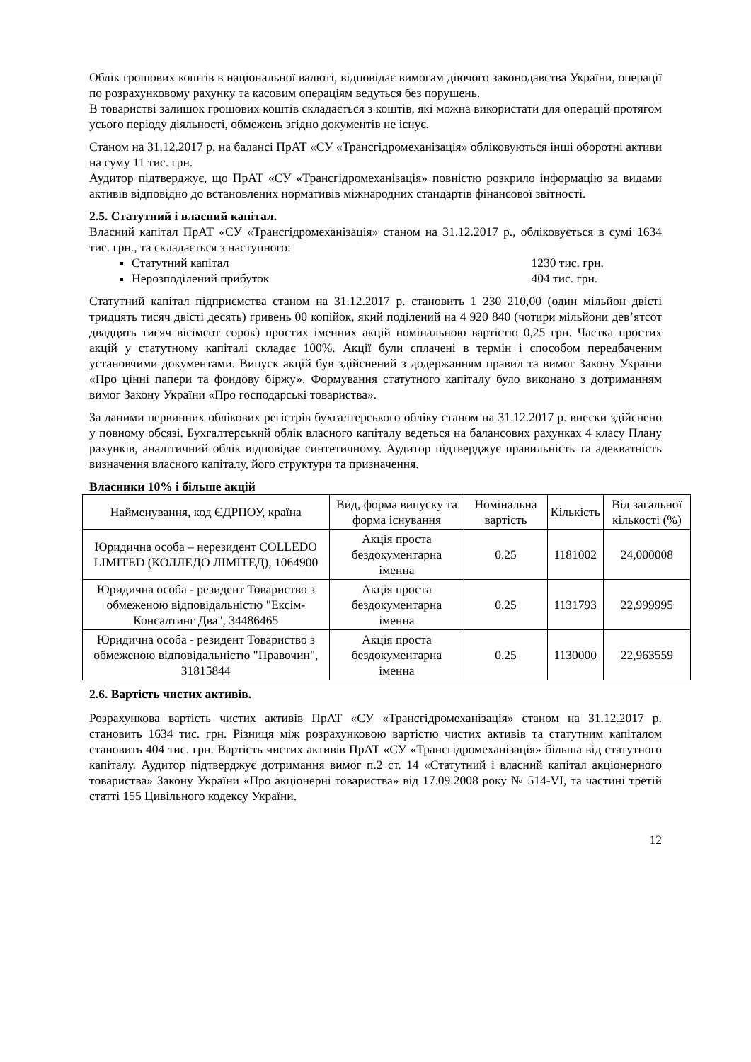Облік грошових коштів в національної валюті, відповідає вимогам діючого законодавства України, операції по розрахунковому рахунку та касовим операціям ведуться без порушень.
В товаристві залишок грошових коштів складається з коштів, які можна використати для операцій протягом усього періоду діяльності, обмежень згідно документів не існує.
Станом на 31.12.2017 р. на балансі ПрАТ «СУ «Трансгідромеханізація» обліковуються інші оборотні активи на суму 11 тис. грн.
Аудитор підтверджує, що ПрАТ «СУ «Трансгідромеханізація» повністю розкрило інформацію за видами активів відповідно до встановлених нормативів міжнародних стандартів фінансової звітності.
2.5. Статутний і власний капітал.
Власний капітал ПрАТ «СУ «Трансгідромеханізація» станом на 31.12.2017 р., обліковується в сумі 1634 тис. грн., та складається з наступного:
Статутний капітал 1230 тис. грн.
Нерозподілений прибуток 404 тис. грн.
Статутний капітал підприємства станом на 31.12.2017 р. становить 1 230 210,00 (один мільйон двісті тридцять тисяч двісті десять) гривень 00 копійок, який поділений на 4 920 840 (чотири мільйони дев’ятсот двадцять тисяч вісімсот сорок) простих іменних акцій номінальною вартістю 0,25 грн. Частка простих акцій у статутному капіталі складає 100%. Акції були сплачені в термін і способом передбаченим установчими документами. Випуск акцій був здійснений з додержанням правил та вимог Закону України «Про цінні папери та фондову біржу». Формування статутного капіталу було виконано з дотриманням вимог Закону України «Про господарські товариства».
За даними первинних облікових регістрів бухгалтерського обліку станом на 31.12.2017 р. внески здійснено у повному обсязі. Бухгалтерський облік власного капіталу ведеться на балансових рахунках 4 класу Плану рахунків, аналітичний облік відповідає синтетичному. Аудитор підтверджує правильність та адекватність визначення власного капіталу, його структури та призначення.
Власники 10% і більше акцій
| Найменування, код ЄДРПОУ, країна | Вид, форма випуску та форма існування | Номінальна вартість | Кількість | Від загальної кількості (%) |
| --- | --- | --- | --- | --- |
| Юридична особа – нерезидент COLLEDO LIMITED (КОЛЛЕДО ЛІМІТЕД), 1064900 | Акція проста бездокументарна іменна | 0.25 | 1181002 | 24,000008 |
| Юридична особа - резидент Товариство з обмеженою відповідальністю "Ексім-Консалтинг Два", 34486465 | Акція проста бездокументарна іменна | 0.25 | 1131793 | 22,999995 |
| Юридична особа - резидент Товариство з обмеженою відповідальністю "Правочин", 31815844 | Акція проста бездокументарна іменна | 0.25 | 1130000 | 22,963559 |
2.6. Вартість чистих активів.
Розрахункова вартість чистих активів ПрАТ «СУ «Трансгідромеханізація» станом на 31.12.2017 р. становить 1634 тис. грн. Різниця між розрахунковою вартістю чистих активів та статутним капіталом становить 404 тис. грн. Вартість чистих активів ПрАТ «СУ «Трансгідромеханізація» більша від статутного капіталу. Аудитор підтверджує дотримання вимог п.2 ст. 14 «Статутний і власний капітал акціонерного товариства» Закону України «Про акціонерні товариства» від 17.09.2008 року № 514-VI, та частині третій статті 155 Цивільного кодексу України.
12